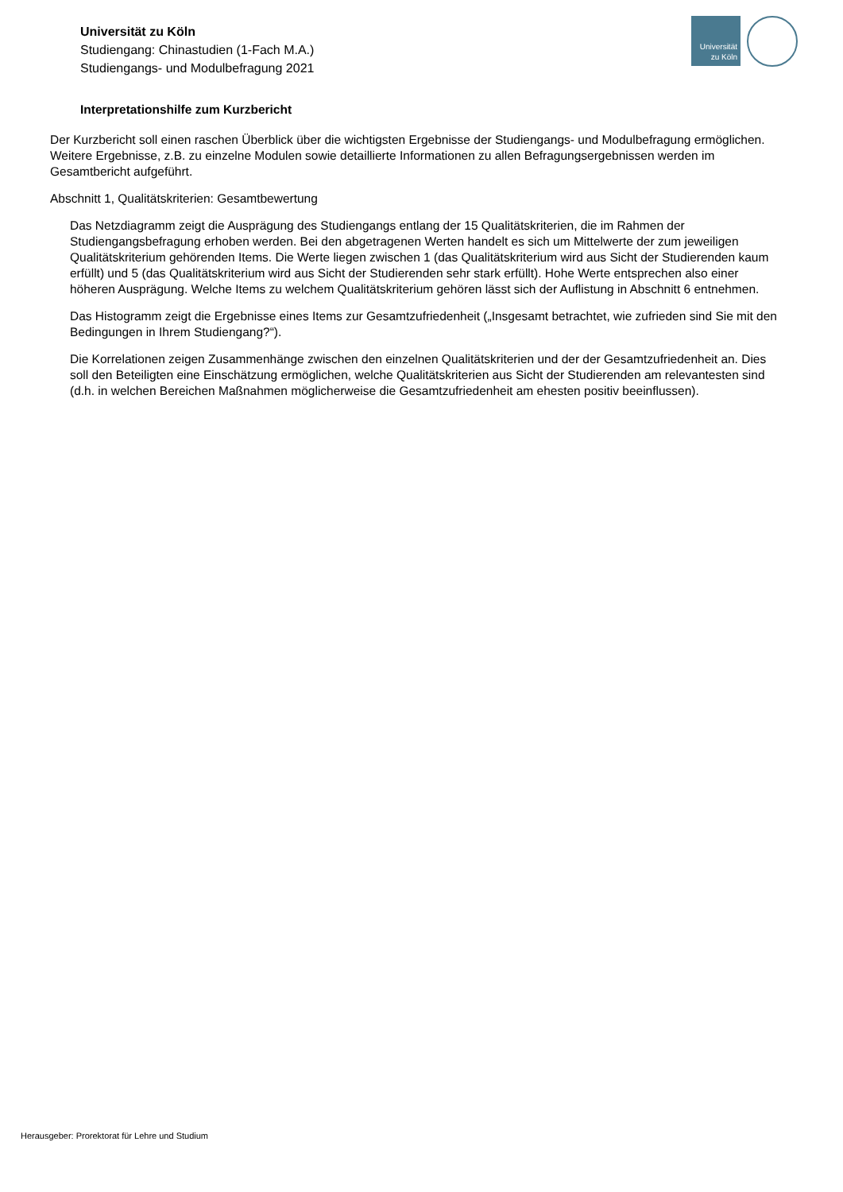Universität zu Köln
Studiengang: Chinastudien (1-Fach M.A.)
Studiengangs- und Modulbefragung 2021
Universität
zu Köln
Interpretationshilfe zum Kurzbericht
Der Kurzbericht soll einen raschen Überblick über die wichtigsten Ergebnisse der Studiengangs- und Modulbefragung ermöglichen. Weitere Ergebnisse, z.B. zu einzelne Modulen sowie detaillierte Informationen zu allen Befragungsergebnissen werden im Gesamtbericht aufgeführt.
Abschnitt 1, Qualitätskriterien: Gesamtbewertung
Das Netzdiagramm zeigt die Ausprägung des Studiengangs entlang der 15 Qualitätskriterien, die im Rahmen der Studiengangsbefragung erhoben werden. Bei den abgetragenen Werten handelt es sich um Mittelwerte der zum jeweiligen Qualitätskriterium gehörenden Items. Die Werte liegen zwischen 1 (das Qualitätskriterium wird aus Sicht der Studierenden kaum erfüllt) und 5 (das Qualitätskriterium wird aus Sicht der Studierenden sehr stark erfüllt). Hohe Werte entsprechen also einer höheren Ausprägung. Welche Items zu welchem Qualitätskriterium gehören lässt sich der Auflistung in Abschnitt 6 entnehmen.
Das Histogramm zeigt die Ergebnisse eines Items zur Gesamtzufriedenheit („Insgesamt betrachtet, wie zufrieden sind Sie mit den Bedingungen in Ihrem Studiengang?“).
Die Korrelationen zeigen Zusammenhänge zwischen den einzelnen Qualitätskriterien und der der Gesamtzufriedenheit an. Dies soll den Beteiligten eine Einschätzung ermöglichen, welche Qualitätskriterien aus Sicht der Studierenden am relevantesten sind (d.h. in welchen Bereichen Maßnahmen möglicherweise die Gesamtzufriedenheit am ehesten positiv beeinflussen).
Herausgeber: Prorektorat für Lehre und Studium